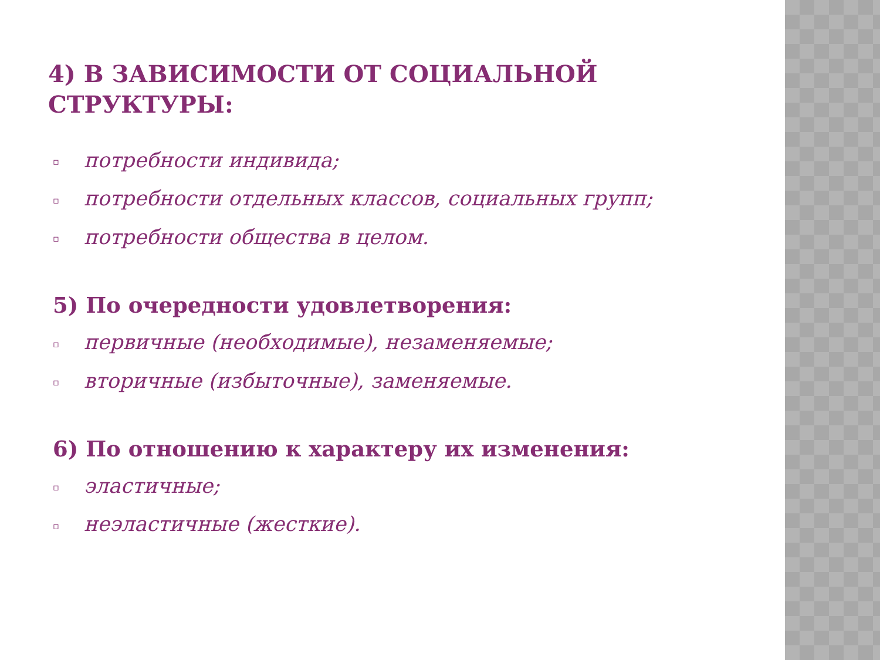4) В ЗАВИСИМОСТИ ОТ СОЦИАЛЬНОЙ СТРУКТУРЫ:
▫ потребности индивида;
▫ потребности отдельных классов, социальных групп;
▫ потребности общества в целом.
5) По очередности удовлетворения:
▫ первичные (необходимые), незаменяемые;
▫ вторичные (избыточные), заменяемые.
6) По отношению к характеру их изменения:
▫ эластичные;
▫ неэластичные (жесткие).